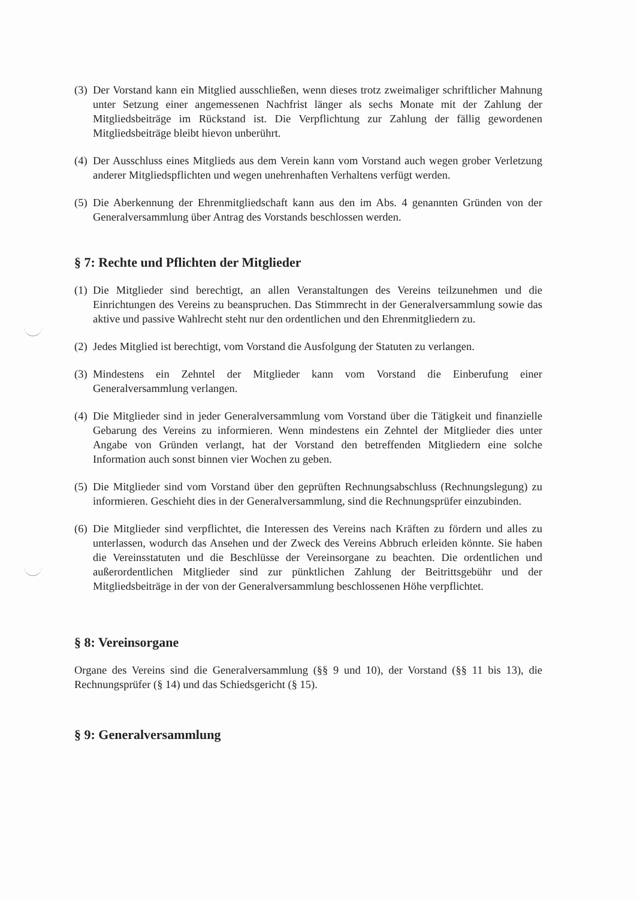(3) Der Vorstand kann ein Mitglied ausschließen, wenn dieses trotz zweimaliger schriftlicher Mahnung unter Setzung einer angemessenen Nachfrist länger als sechs Monate mit der Zahlung der Mitgliedsbeiträge im Rückstand ist. Die Verpflichtung zur Zahlung der fällig gewordenen Mitgliedsbeiträge bleibt hievon unberührt.
(4) Der Ausschluss eines Mitglieds aus dem Verein kann vom Vorstand auch wegen grober Verletzung anderer Mitgliedspflichten und wegen unehrenhaften Verhaltens verfügt werden.
(5) Die Aberkennung der Ehrenmitgliedschaft kann aus den im Abs. 4 genannten Gründen von der Generalversammlung über Antrag des Vorstands beschlossen werden.
§ 7: Rechte und Pflichten der Mitglieder
(1) Die Mitglieder sind berechtigt, an allen Veranstaltungen des Vereins teilzunehmen und die Einrichtungen des Vereins zu beanspruchen. Das Stimmrecht in der Generalversammlung sowie das aktive und passive Wahlrecht steht nur den ordentlichen und den Ehrenmitgliedern zu.
(2) Jedes Mitglied ist berechtigt, vom Vorstand die Ausfolgung der Statuten zu verlangen.
(3) Mindestens ein Zehntel der Mitglieder kann vom Vorstand die Einberufung einer Generalversammlung verlangen.
(4) Die Mitglieder sind in jeder Generalversammlung vom Vorstand über die Tätigkeit und finanzielle Gebarung des Vereins zu informieren. Wenn mindestens ein Zehntel der Mitglieder dies unter Angabe von Gründen verlangt, hat der Vorstand den betreffenden Mitgliedern eine solche Information auch sonst binnen vier Wochen zu geben.
(5) Die Mitglieder sind vom Vorstand über den geprüften Rechnungsabschluss (Rechnungslegung) zu informieren. Geschieht dies in der Generalversammlung, sind die Rechnungsprüfer einzubinden.
(6) Die Mitglieder sind verpflichtet, die Interessen des Vereins nach Kräften zu fördern und alles zu unterlassen, wodurch das Ansehen und der Zweck des Vereins Abbruch erleiden könnte. Sie haben die Vereinsstatuten und die Beschlüsse der Vereinsorgane zu beachten. Die ordentlichen und außerordentlichen Mitglieder sind zur pünktlichen Zahlung der Beitrittsgebühr und der Mitgliedsbeiträge in der von der Generalversammlung beschlossenen Höhe verpflichtet.
§ 8: Vereinsorgane
Organe des Vereins sind die Generalversammlung (§§ 9 und 10), der Vorstand (§§ 11 bis 13), die Rechnungsprüfer (§ 14) und das Schiedsgericht (§ 15).
§ 9: Generalversammlung